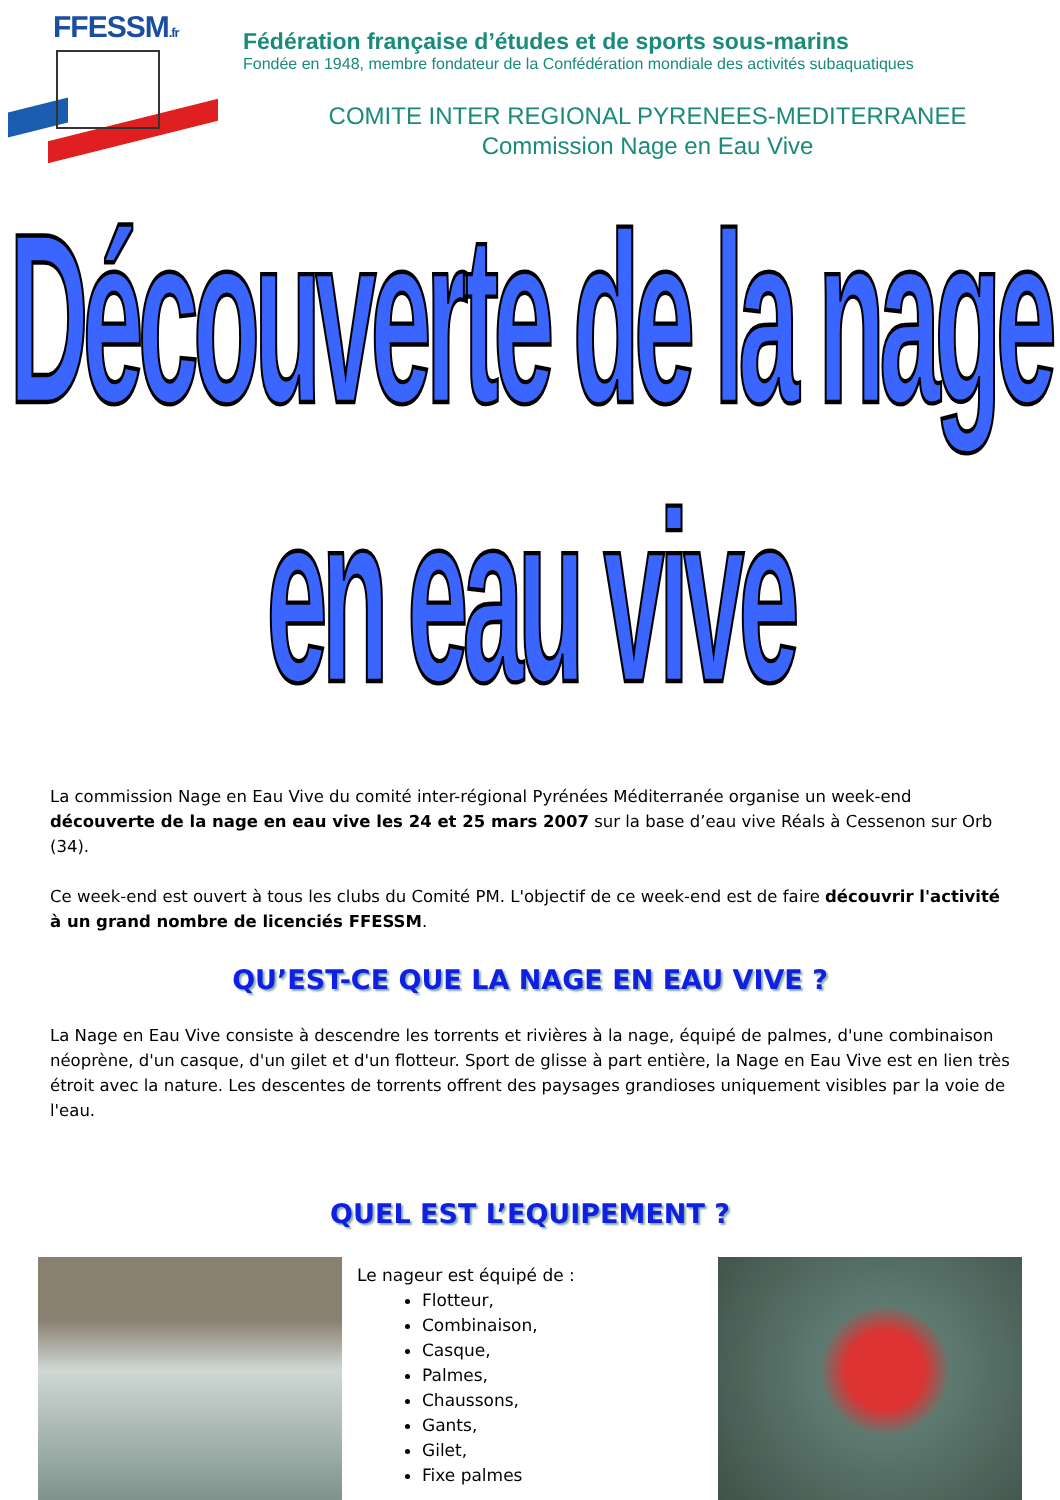FFESSM.fr
Fédération française d’études et de sports sous-marins
Fondée en 1948, membre fondateur de la Confédération mondiale des activités subaquatiques
COMITE INTER REGIONAL PYRENEES-MEDITERRANEE
Commission Nage en Eau Vive
Découverte de la nage en eau vive
La commission Nage en Eau Vive du comité inter-régional Pyrénées Méditerranée organise un week-end découverte de la nage en eau vive les 24 et 25 mars 2007 sur la base d’eau vive Réals à Cessenon sur Orb (34).
Ce week-end est ouvert à tous les clubs du Comité PM. L'objectif de ce week-end est de faire découvrir l'activité à un grand nombre de licenciés FFESSM.
QU’EST-CE QUE LA NAGE EN EAU VIVE ?
La Nage en Eau Vive consiste à descendre les torrents et rivières à la nage, équipé de palmes, d'une combinaison néoprène, d'un casque, d'un gilet et d'un flotteur. Sport de glisse à part entière, la Nage en Eau Vive est en lien très étroit avec la nature. Les descentes de torrents offrent des paysages grandioses uniquement visibles par la voie de l'eau.
QUEL EST L’EQUIPEMENT ?
Le nageur est équipé de :
Flotteur,
Combinaison,
Casque,
Palmes,
Chaussons,
Gants,
Gilet,
Fixe palmes